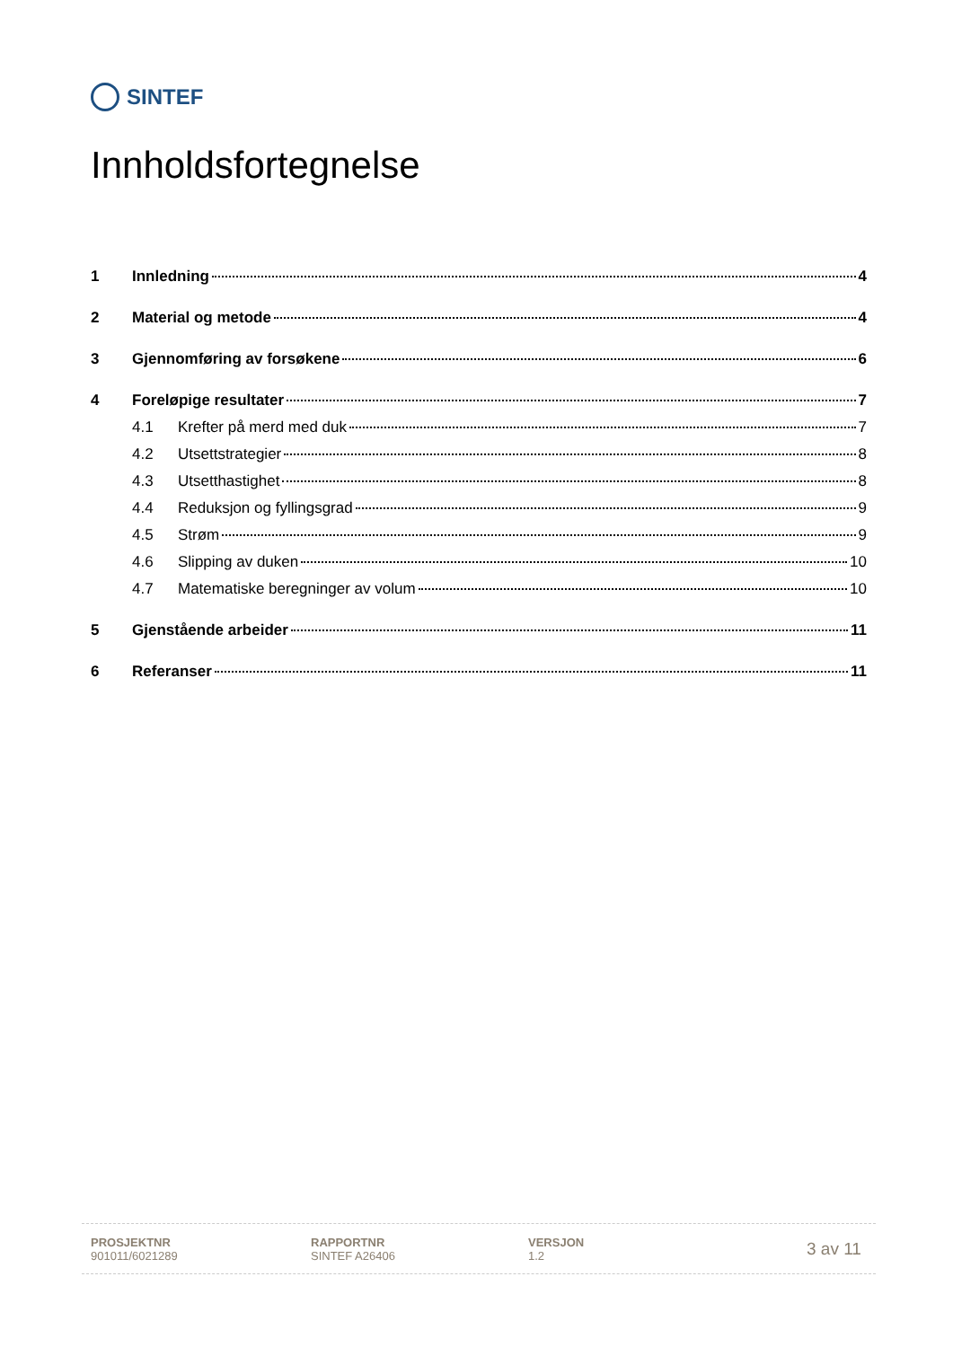SINTEF
Innholdsfortegnelse
1 Innledning 4
2 Material og metode 4
3 Gjennomføring av forsøkene 6
4 Foreløpige resultater 7
4.1 Krefter på merd med duk 7
4.2 Utsettstrategier 8
4.3 Utsetthastighet 8
4.4 Reduksjon og fyllingsgrad 9
4.5 Strøm 9
4.6 Slipping av duken 10
4.7 Matematiske beregninger av volum 10
5 Gjenstående arbeider 11
6 Referanser 11
PROSJEKTNR
901011/6021289
RAPPORTNR
SINTEF A26406
VERSJON
1.2
3 av 11